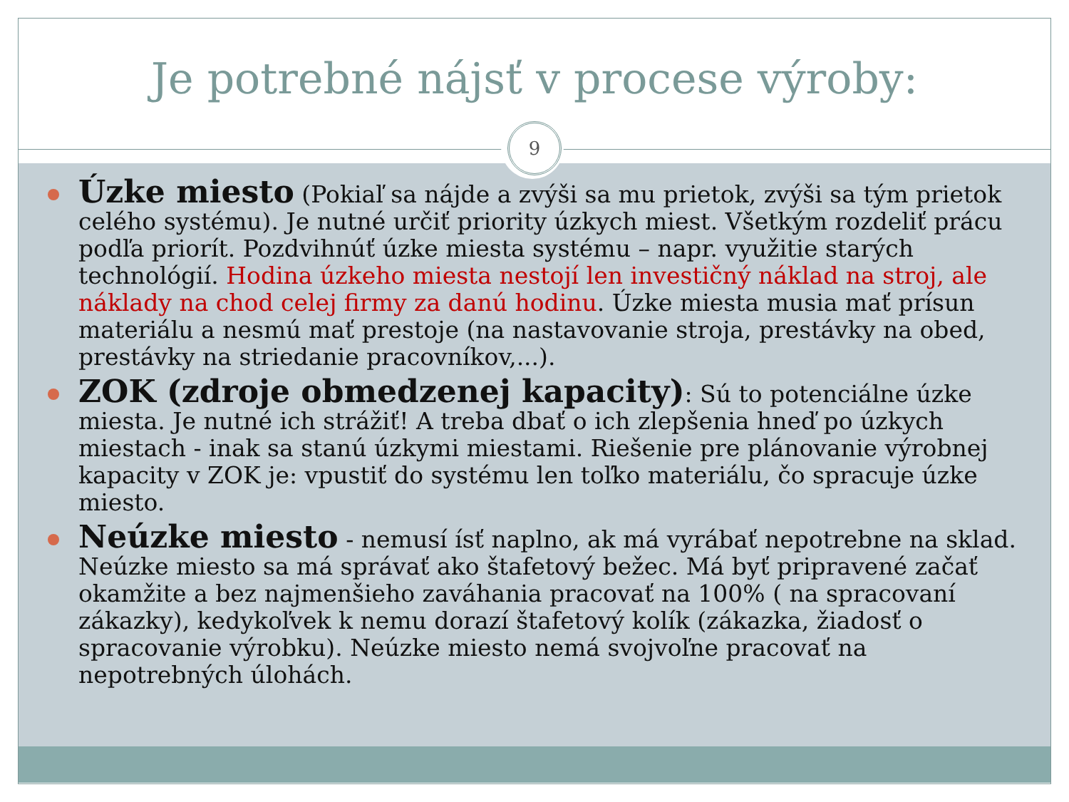Je potrebné nájsť v procese výroby:
9
Úzke miesto (Pokiaľ sa nájde a zvýši sa mu prietok, zvýši sa tým prietok celého systému). Je nutné určiť priority úzkych miest. Všetkým rozdeliť prácu podľa priorít. Pozdvihnúť úzke miesta systému – napr. využitie starých technológií. Hodina úzkeho miesta nestojí len investičný náklad na stroj, ale náklady na chod celej firmy za danú hodinu. Úzke miesta musia mať prísun materiálu a nesmú mať prestoje (na nastavovanie stroja, prestávky na obed, prestávky na striedanie pracovníkov,...).
ZOK (zdroje obmedzenej kapacity): Sú to potenciálne úzke miesta. Je nutné ich strážiť! A treba dbať o ich zlepšenia hneď po úzkych miestach - inak sa stanú úzkymi miestami. Riešenie pre plánovanie výrobnej kapacity v ZOK je: vpustiť do systému len toľko materiálu, čo spracuje úzke miesto.
Neúzke miesto - nemusí ísť naplno, ak má vyrábať nepotrebne na sklad. Neúzke miesto sa má správať ako štafetový bežec. Má byť pripravené začať okamžite a bez najmenšieho zaváhania pracovať na 100% ( na spracovaní zákazky), kedykoľvek k nemu dorazí štafetový kolík (zákazka, žiadosť o spracovanie výrobku). Neúzke miesto nemá svojvoľne pracovať na nepotrebných úlohách.